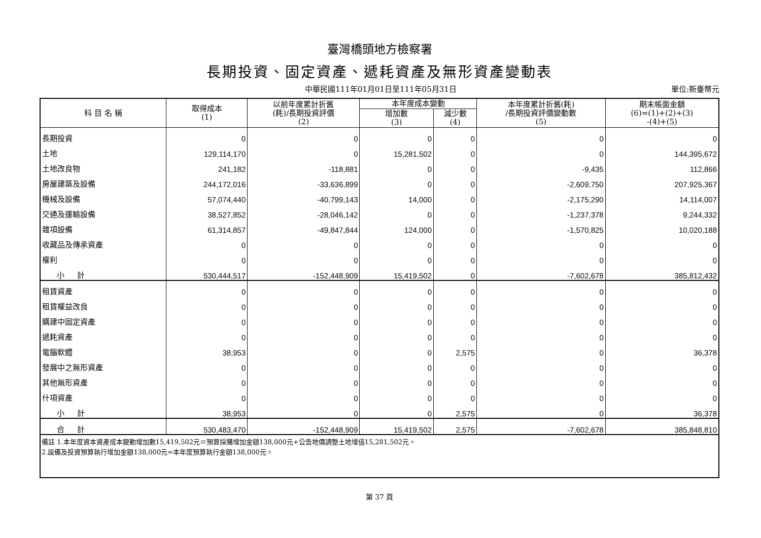臺灣橋頭地方檢察署
長期投資、固定資產、遞耗資產及無形資產變動表
中華民國111年01月01日至111年05月31日 單位:新臺幣元
| 科 目 名 稱 | 取得成本 (1) | 以前年度累計折舊 (耗)/長期投資評價 (2) | 本年度成本變動 | | 本年度累計折舊(耗) /長期投資評價變動數 (5) | 期末帳面金額 (6)=(1)+(2)+(3) -(4)+(5) |
| --- | --- | --- | --- | --- | --- | --- |
| | | | 增加數 (3) | 減少數 (4) | | |
| 長期投資 | 0 | 0 | 0 | 0 | 0 | 0 |
| 土地 | 129,114,170 | 0 | 15,281,502 | 0 | 0 | 144,395,672 |
| 土地改良物 | 241,182 | -118,881 | 0 | 0 | -9,435 | 112,866 |
| 房屋建築及設備 | 244,172,016 | -33,636,899 | 0 | 0 | -2,609,750 | 207,925,367 |
| 機械及設備 | 57,074,440 | -40,799,143 | 14,000 | 0 | -2,175,290 | 14,114,007 |
| 交通及運輸設備 | 38,527,852 | -28,046,142 | 0 | 0 | -1,237,378 | 9,244,332 |
| 雜項設備 | 61,314,857 | -49,847,844 | 124,000 | 0 | -1,570,825 | 10,020,188 |
| 收藏品及傳承資產 | 0 | 0 | 0 | 0 | 0 | 0 |
| 權利 | 0 | 0 | 0 | 0 | 0 | 0 |
| 小 計 | 530,444,517 | -152,448,909 | 15,419,502 | 0 | -7,602,678 | 385,812,432 |
| 租賃資產 | 0 | 0 | 0 | 0 | 0 | 0 |
| 租賃權益改良 | 0 | 0 | 0 | 0 | 0 | 0 |
| 購建中固定資產 | 0 | 0 | 0 | 0 | 0 | 0 |
| 遞耗資產 | 0 | 0 | 0 | 0 | 0 | 0 |
| 電腦軟體 | 38,953 | 0 | 0 | 2,575 | 0 | 36,378 |
| 發展中之無形資產 | 0 | 0 | 0 | 0 | 0 | 0 |
| 其他無形資產 | 0 | 0 | 0 | 0 | 0 | 0 |
| 什項資產 | 0 | 0 | 0 | 0 | 0 | 0 |
| 小 計 | 38,953 | 0 | 0 | 2,575 | 0 | 36,378 |
| 合 計 | 530,483,470 | -152,448,909 | 15,419,502 | 2,575 | -7,602,678 | 385,848,810 |
| 備註 1.本年度資本資產成本變動增加數15,419,502元＝預算採購增加金額138,000元+公告地價調整土地增值15,281,502元。 2.設備及投資預算執行增加金額138,000元=本年度預算執行金額138,000元。 | | | | | | |
第 37 頁